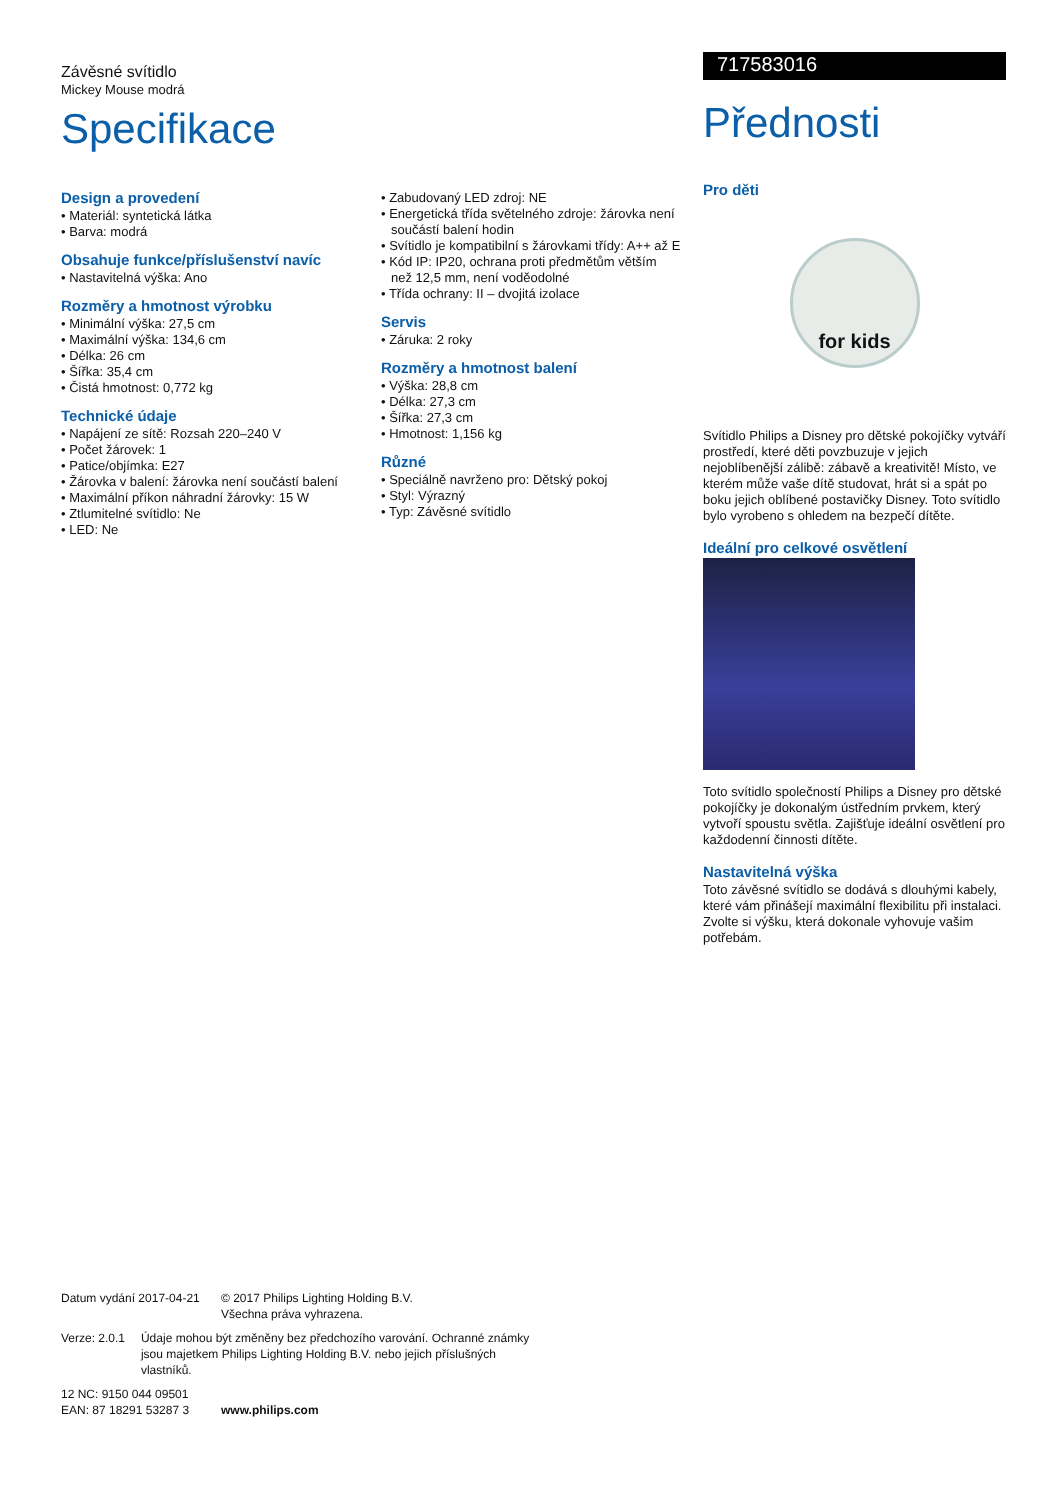Závěsné svítidlo
Mickey Mouse modrá
Specifikace
Design a provedení
• Materiál: syntetická látka
• Barva: modrá
Obsahuje funkce/příslušenství navíc
• Nastavitelná výška: Ano
Rozměry a hmotnost výrobku
• Minimální výška: 27,5 cm
• Maximální výška: 134,6 cm
• Délka: 26 cm
• Šířka: 35,4 cm
• Čistá hmotnost: 0,772 kg
Technické údaje
• Napájení ze sítě: Rozsah 220–240 V
• Počet žárovek: 1
• Patice/objímka: E27
• Žárovka v balení: žárovka není součástí balení
• Maximální příkon náhradní žárovky: 15 W
• Ztlumitelné svítidlo: Ne
• LED: Ne
• Zabudovaný LED zdroj: NE
• Energetická třída světelného zdroje: žárovka není součástí balení hodin
• Svítidlo je kompatibilní s žárovkami třídy: A++ až E
• Kód IP: IP20, ochrana proti předmětům větším než 12,5 mm, není voděodolné
• Třída ochrany: II – dvojitá izolace
Servis
• Záruka: 2 roky
Rozměry a hmotnost balení
• Výška: 28,8 cm
• Délka: 27,3 cm
• Šířka: 27,3 cm
• Hmotnost: 1,156 kg
Různé
• Speciálně navrženo pro: Dětský pokoj
• Styl: Výrazný
• Typ: Závěsné svítidlo
717583016
Přednosti
Pro děti
for kids
Svítidlo Philips a Disney pro dětské pokojíčky vytváří prostředí, které děti povzbuzuje v jejich nejoblíbenější zálibě: zábavě a kreativitě! Místo, ve kterém může vaše dítě studovat, hrát si a spát po boku jejich oblíbené postavičky Disney. Toto svítidlo bylo vyrobeno s ohledem na bezpečí dítěte.
Ideální pro celkové osvětlení
Toto svítidlo společností Philips a Disney pro dětské pokojíčky je dokonalým ústředním prvkem, který vytvoří spoustu světla. Zajišťuje ideální osvětlení pro každodenní činnosti dítěte.
Nastavitelná výška
Toto závěsné svítidlo se dodává s dlouhými kabely, které vám přinášejí maximální flexibilitu při instalaci. Zvolte si výšku, která dokonale vyhovuje vašim potřebám.
Datum vydání 2017-04-21
© 2017 Philips Lighting Holding B.V.
Všechna práva vyhrazena.
Verze: 2.0.1 Údaje mohou být změněny bez předchozího varování. Ochranné známky jsou majetkem Philips Lighting Holding B.V. nebo jejich příslušných vlastníků.
12 NC: 9150 044 09501
EAN: 87 18291 53287 3
www.philips.com